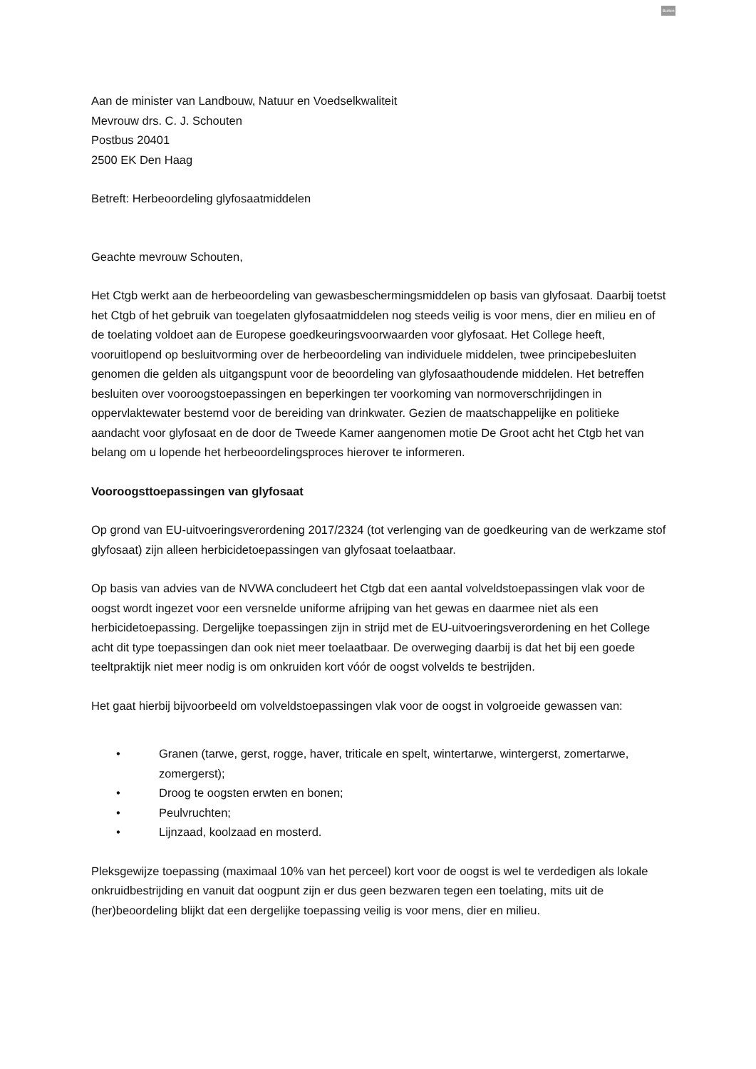Buiten
Aan de minister van Landbouw, Natuur en Voedselkwaliteit
Mevrouw drs. C. J. Schouten
Postbus 20401
2500 EK Den Haag
Betreft: Herbeoordeling glyfosaatmiddelen
Geachte mevrouw Schouten,
Het Ctgb werkt aan de herbeoordeling van gewasbeschermingsmiddelen op basis van glyfosaat. Daarbij toetst het Ctgb of het gebruik van toegelaten glyfosaatmiddelen nog steeds veilig is voor mens, dier en milieu en of de toelating voldoet aan de Europese goedkeuringsvoorwaarden voor glyfosaat. Het College heeft, vooruitlopend op besluitvorming over de herbeoordeling van individuele middelen, twee principebesluiten genomen die gelden als uitgangspunt voor de beoordeling van glyfosaathoudende middelen. Het betreffen besluiten over vooroogstoepassingen en beperkingen ter voorkoming van normoverschrijdingen in oppervlaktewater bestemd voor de bereiding van drinkwater. Gezien de maatschappelijke en politieke aandacht voor glyfosaat en de door de Tweede Kamer aangenomen motie De Groot acht het Ctgb het van belang om u lopende het herbeoordelingsproces hierover te informeren.
Vooroogsttoepassingen van glyfosaat
Op grond van EU-uitvoeringsverordening 2017/2324 (tot verlenging van de goedkeuring van de werkzame stof glyfosaat) zijn alleen herbicidetoepassingen van glyfosaat toelaatbaar.
Op basis van advies van de NVWA concludeert het Ctgb dat een aantal volveldstoepassingen vlak voor de oogst wordt ingezet voor een versnelde uniforme afrijping van het gewas en daarmee niet als een herbicidetoepassing. Dergelijke toepassingen zijn in strijd met de EU-uitvoeringsverordening en het College acht dit type toepassingen dan ook niet meer toelaatbaar. De overweging daarbij is dat het bij een goede teeltpraktijk niet meer nodig is om onkruiden kort vóór de oogst volvelds te bestrijden.
Het gaat hierbij bijvoorbeeld om volveldstoepassingen vlak voor de oogst in volgroeide gewassen van:
• Granen (tarwe, gerst, rogge, haver, triticale en spelt, wintertarwe, wintergerst, zomertarwe, zomergerst);
• Droog te oogsten erwten en bonen;
• Peulvruchten;
• Lijnzaad, koolzaad en mosterd.
Pleksgewijze toepassing (maximaal 10% van het perceel) kort voor de oogst is wel te verdedigen als lokale onkruidbestrijding en vanuit dat oogpunt zijn er dus geen bezwaren tegen een toelating, mits uit de (her)beoordeling blijkt dat een dergelijke toepassing veilig is voor mens, dier en milieu.